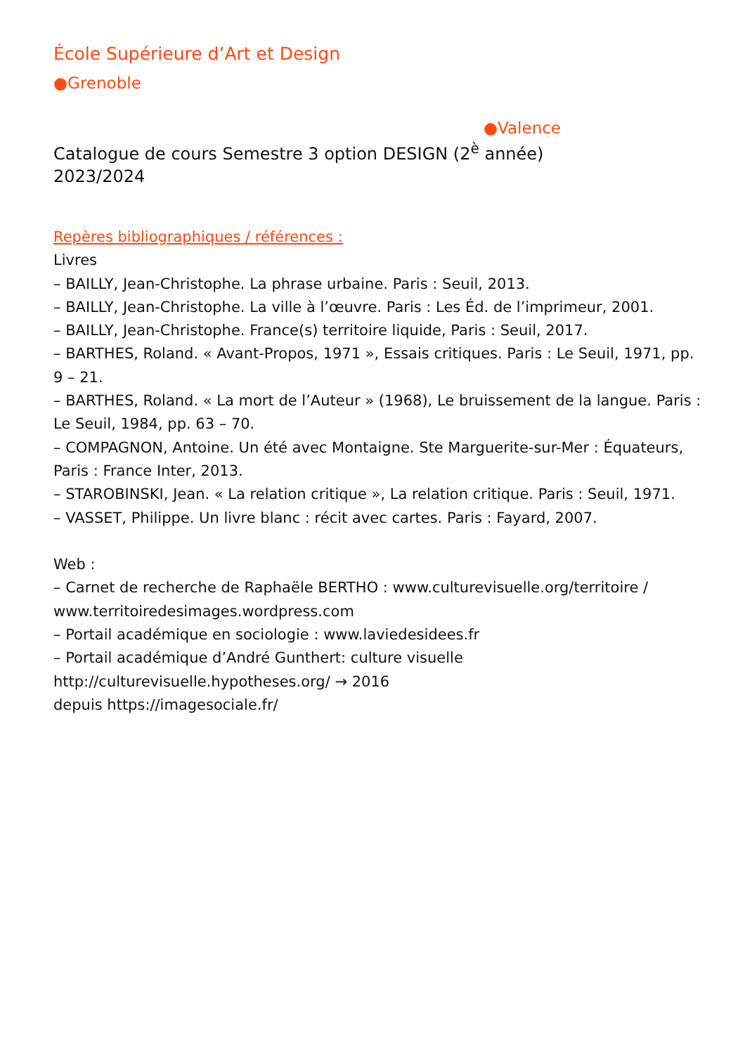École Supérieure d’Art et Design
●Grenoble
●Valence
Catalogue de cours Semestre 3 option DESIGN (2<sup>è</sup> année)
2023/2024
Repères bibliographiques / références :
Livres
– BAILLY, Jean-Christophe. La phrase urbaine. Paris : Seuil, 2013.
– BAILLY, Jean-Christophe. La ville à l’œuvre. Paris : Les Éd. de l’imprimeur, 2001.
– BAILLY, Jean-Christophe. France(s) territoire liquide, Paris : Seuil, 2017.
– BARTHES, Roland. « Avant-Propos, 1971 », Essais critiques. Paris : Le Seuil, 1971, pp. 9 – 21.
– BARTHES, Roland. « La mort de l’Auteur » (1968), Le bruissement de la langue. Paris : Le Seuil, 1984, pp. 63 – 70.
– COMPAGNON, Antoine. Un été avec Montaigne. Ste Marguerite-sur-Mer : Équateurs, Paris : France Inter, 2013.
– STAROBINSKI, Jean. « La relation critique », La relation critique. Paris : Seuil, 1971.
– VASSET, Philippe. Un livre blanc : récit avec cartes. Paris : Fayard, 2007.
Web :
– Carnet de recherche de Raphaële BERTHO : www.culturevisuelle.org/territoire / www.territoiredesimages.wordpress.com
– Portail académique en sociologie : www.laviedesidees.fr
– Portail académique d’André Gunthert: culture visuelle
http://culturevisuelle.hypotheses.org/ → 2016
depuis https://imagesociale.fr/